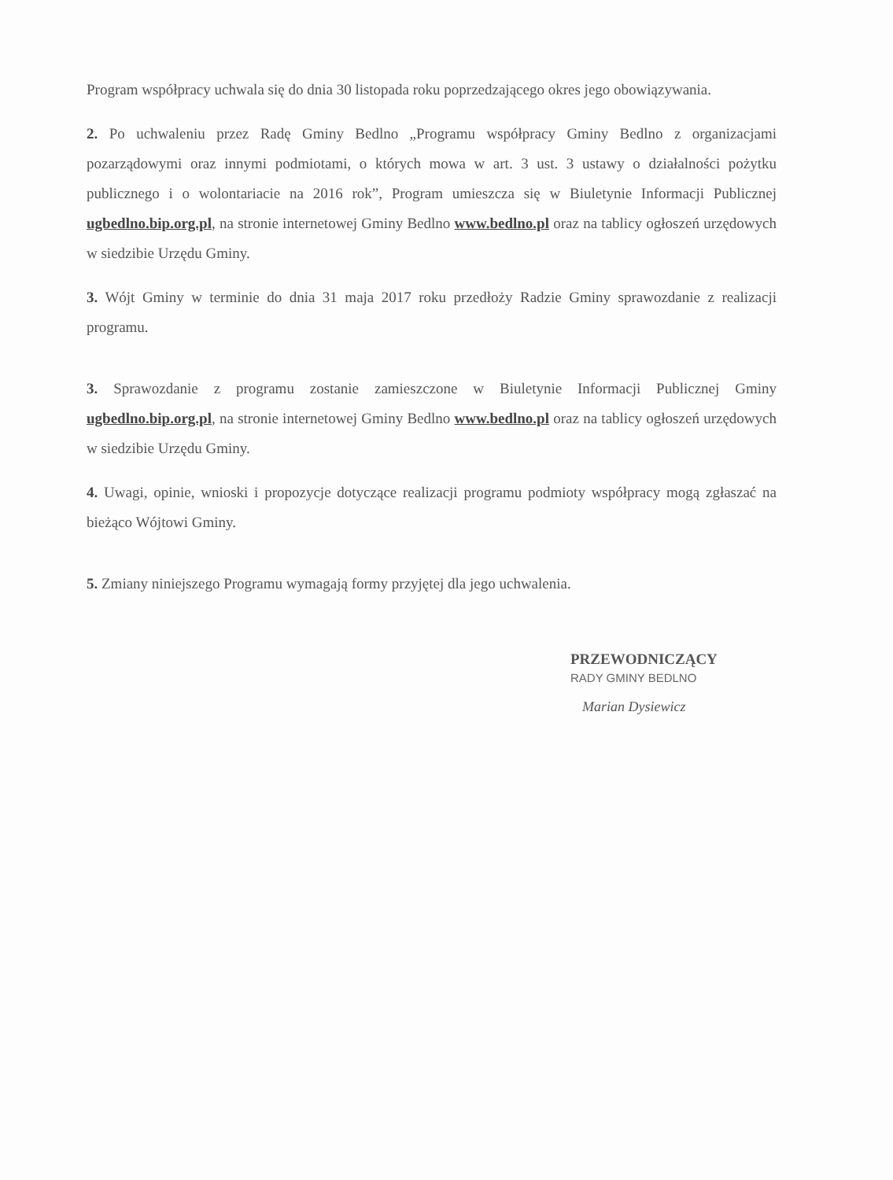Program współpracy uchwala się do dnia 30 listopada roku poprzedzającego okres jego obowiązywania.
2. Po uchwaleniu przez Radę Gminy Bedlno „Programu współpracy Gminy Bedlno z organizacjami pozarządowymi oraz innymi podmiotami, o których mowa w art. 3 ust. 3 ustawy o działalności pożytku publicznego i o wolontariacie na 2016 rok”, Program umieszcza się w Biuletynie Informacji Publicznej ugbedlno.bip.org.pl, na stronie internetowej Gminy Bedlno www.bedlno.pl oraz na tablicy ogłoszeń urzędowych w siedzibie Urzędu Gminy.
3. Wójt Gminy w terminie do dnia 31 maja 2017 roku przedłoży Radzie Gminy sprawozdanie z realizacji programu.
3. Sprawozdanie z programu zostanie zamieszczone w Biuletynie Informacji Publicznej Gminy ugbedlno.bip.org.pl, na stronie internetowej Gminy Bedlno www.bedlno.pl oraz na tablicy ogłoszeń urzędowych w siedzibie Urzędu Gminy.
4. Uwagi, opinie, wnioski i propozycje dotyczące realizacji programu podmioty współpracy mogą zgłaszać na bieżąco Wójtowi Gminy.
5. Zmiany niniejszego Programu wymagają formy przyjętej dla jego uchwalenia.
PRZEWODNICZĄCY
RADY GMINY BEDLNO
Marian Dysiewicz